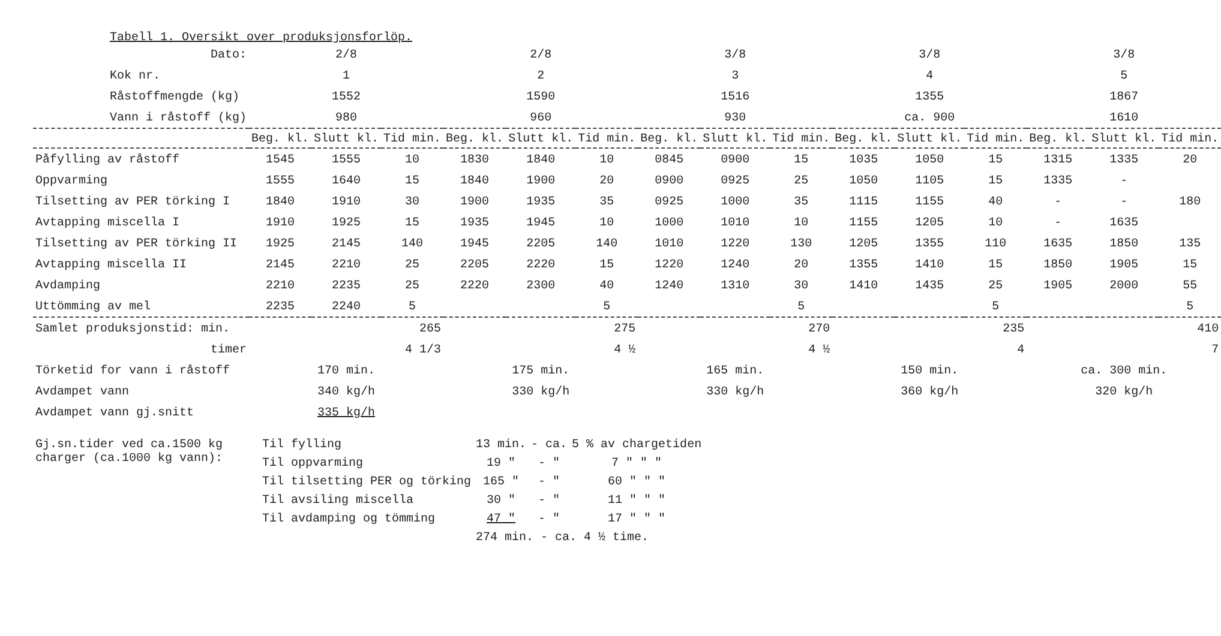Tabell 1. Oversikt over produksjonsforlöp.
| Dato: | 2/8 | | | 2/8 | | | 3/8 | | | 3/8 | | | 3/8 | | |
| Kok nr. | 1 | | | 2 | | | 3 | | | 4 | | | 5 | | |
| Råstoffmengde (kg) | 1552 | | | 1590 | | | 1516 | | | 1355 | | | 1867 | | |
| Vann i råstoff (kg) | 980 | | | 960 | | | 930 | | | ca. 900 | | | 1610 | | |
| | Beg. kl. | Slutt kl. | Tid min. | Beg. kl. | Slutt kl. | Tid min. | Beg. kl. | Slutt kl. | Tid min. | Beg. kl. | Slutt kl. | Tid min. | Beg. kl. | Slutt kl. | Tid min. |
| Påfylling av råstoff | 1545 | 1555 | 10 | 1830 | 1840 | 10 | 0845 | 0900 | 15 | 1035 | 1050 | 15 | 1315 | 1335 | 20 |
| Oppvarming | 1555 | 1640 | 15 | 1840 | 1900 | 20 | 0900 | 0925 | 25 | 1050 | 1105 | 15 | 1335 | - | |
| Tilsetting av PER törking I | 1840 | 1910 | 30 | 1900 | 1935 | 35 | 0925 | 1000 | 35 | 1115 | 1155 | 40 | - | - | 180 |
| Avtapping miscella I | 1910 | 1925 | 15 | 1935 | 1945 | 10 | 1000 | 1010 | 10 | 1155 | 1205 | 10 | - | 1635 | |
| Tilsetting av PER törking II | 1925 | 2145 | 140 | 1945 | 2205 | 140 | 1010 | 1220 | 130 | 1205 | 1355 | 110 | 1635 | 1850 | 135 |
| Avtapping miscella II | 2145 | 2210 | 25 | 2205 | 2220 | 15 | 1220 | 1240 | 20 | 1355 | 1410 | 15 | 1850 | 1905 | 15 |
| Avdamping | 2210 | 2235 | 25 | 2220 | 2300 | 40 | 1240 | 1310 | 30 | 1410 | 1435 | 25 | 1905 | 2000 | 55 |
| Uttömming av mel | 2235 | 2240 | 5 | | | 5 | | | 5 | | | 5 | | | 5 |
| Samlet produksjonstid: min. | 265 | | | 275 | | | 270 | | | 235 | | | 410 | | |
| timer | 4 1/3 | | | 4 ½ | | | 4 ½ | | | 4 | | | 7 | | |
| Törketid for vann i råstoff | 170 min. | | | 175 min. | | | 165 min. | | | 150 min. | | | ca. 300 min. | | |
| Avdampet vann | 340 kg/h | | | 330 kg/h | | | 330 kg/h | | | 360 kg/h | | | 320 kg/h | | |
| Avdampet vann gj.snitt | 335 kg/h | | | | | | | | | | | | | | |
| Gj.sn.tider ved ca.1500 kg charger (ca.1000 kg vann): | Til fylling | 13 min. | - ca. | 5 % av chargetiden |
| | Til oppvarming | 19 " | - " | 7 " " " |
| | Til tilsetting PER og törking | 165 " | - " | 60 " " " |
| | Til avsiling miscella | 30 " | - " | 11 " " " |
| | Til avdamping og tömming | 47 " | - " | 17 " " " |
| | | 274 min. - ca. 4 ½ time. | | |